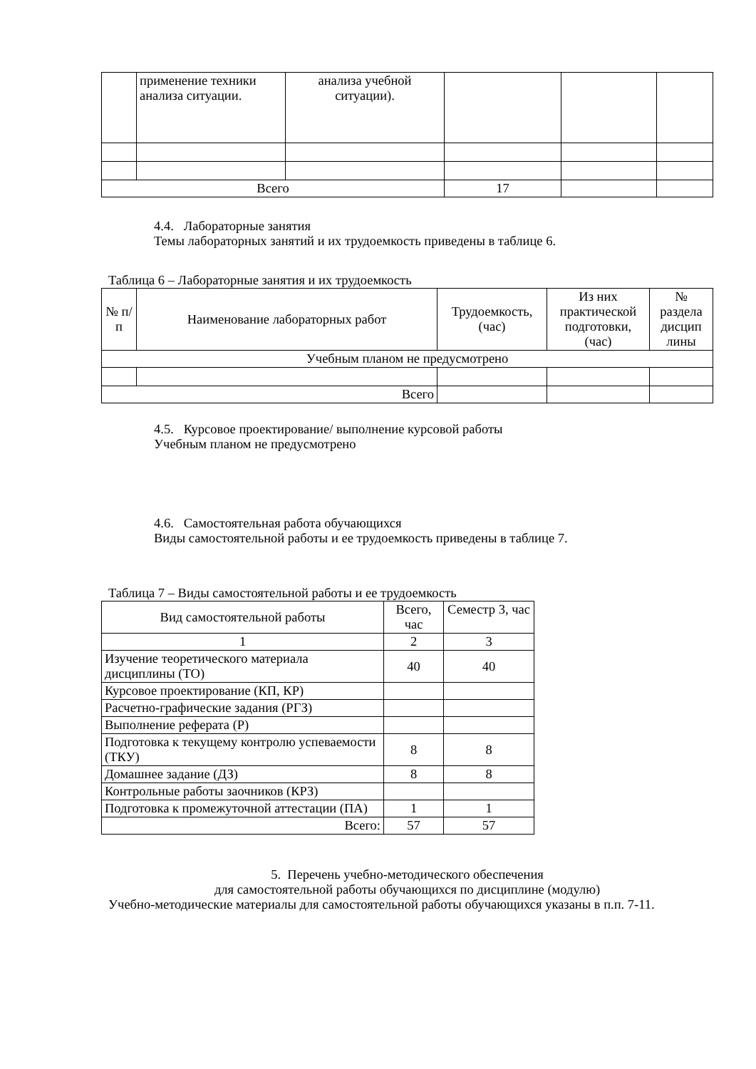| | применение техники анализа ситуации. | анализа учебной ситуации). | | | |
| Всего | | | 17 | | |
4.4. Лабораторные занятия
Темы лабораторных занятий и их трудоемкость приведены в таблице 6.
Таблица 6 – Лабораторные занятия и их трудоемкость
| № п/п | Наименование лабораторных работ | Трудоемкость, (час) | Из них практической подготовки, (час) | № раздела дисцип лины |
| --- | --- | --- | --- | --- |
| Учебным планом не предусмотрено | | | | |
| Всего | | | | |
4.5. Курсовое проектирование/ выполнение курсовой работы
Учебным планом не предусмотрено
4.6. Самостоятельная работа обучающихся
Виды самостоятельной работы и ее трудоемкость приведены в таблице 7.
Таблица 7 – Виды самостоятельной работы и ее трудоемкость
| Вид самостоятельной работы | Всего, час | Семестр 3, час |
| --- | --- | --- |
| 1 | 2 | 3 |
| Изучение теоретического материала дисциплины (ТО) | 40 | 40 |
| Курсовое проектирование (КП, КР) | | |
| Расчетно-графические задания (РГЗ) | | |
| Выполнение реферата (Р) | | |
| Подготовка к текущему контролю успеваемости (ТКУ) | 8 | 8 |
| Домашнее задание (ДЗ) | 8 | 8 |
| Контрольные работы заочников (КРЗ) | | |
| Подготовка к промежуточной аттестации (ПА) | 1 | 1 |
| Всего: | 57 | 57 |
5. Перечень учебно-методического обеспечения
для самостоятельной работы обучающихся по дисциплине (модулю)
Учебно-методические материалы для самостоятельной работы обучающихся указаны в п.п. 7-11.